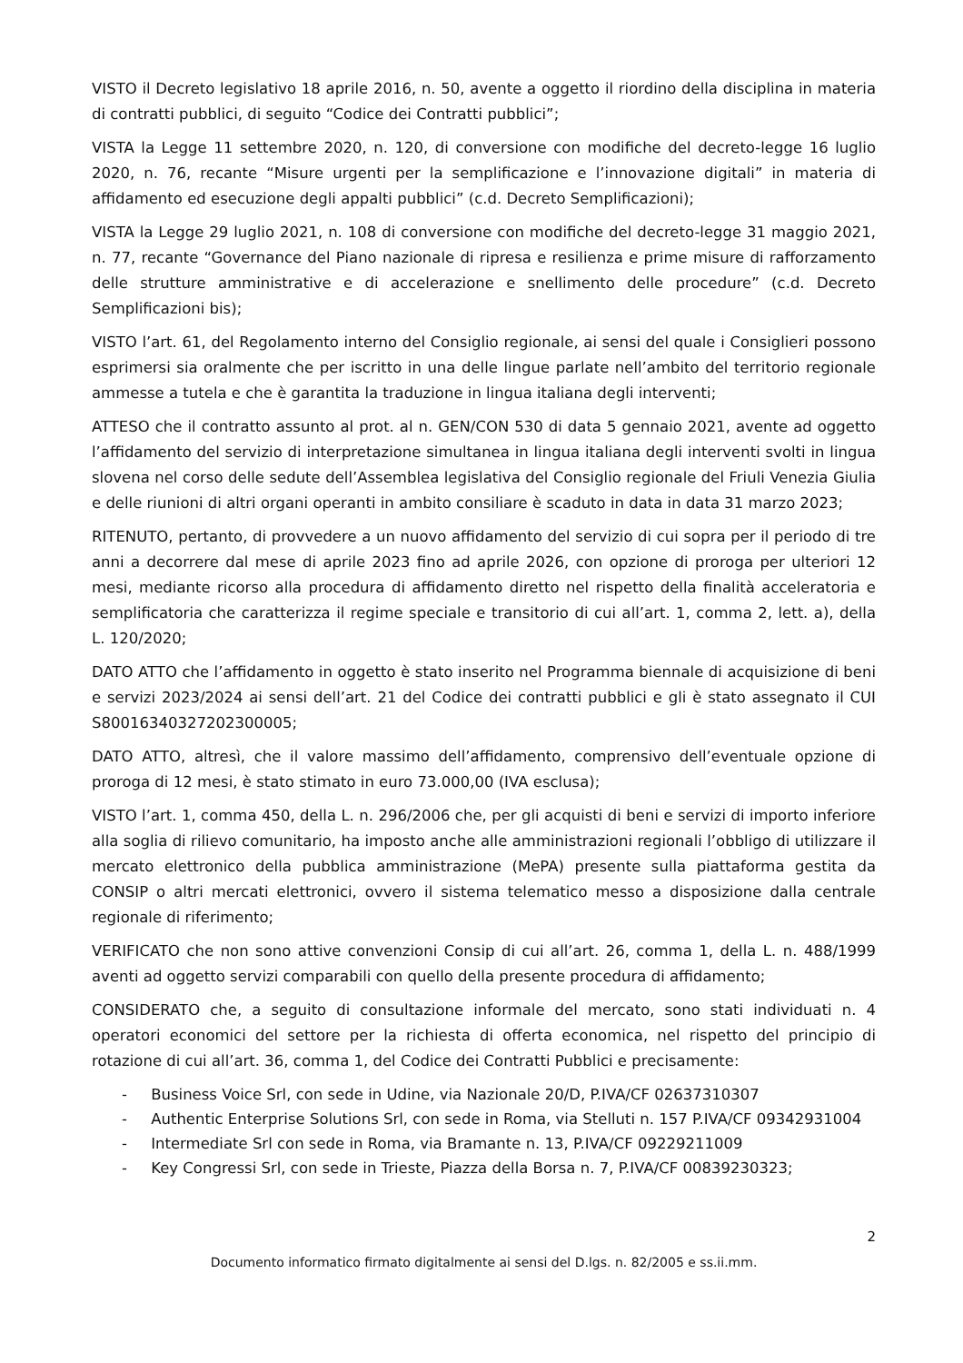VISTO il Decreto legislativo 18 aprile 2016, n. 50, avente a oggetto il riordino della disciplina in materia di contratti pubblici, di seguito “Codice dei Contratti pubblici”;
VISTA la Legge 11 settembre 2020, n. 120, di conversione con modifiche del decreto-legge 16 luglio 2020, n. 76, recante “Misure urgenti per la semplificazione e l’innovazione digitali” in materia di affidamento ed esecuzione degli appalti pubblici” (c.d. Decreto Semplificazioni);
VISTA la Legge 29 luglio 2021, n. 108 di conversione con modifiche del decreto-legge 31 maggio 2021, n. 77, recante “Governance del Piano nazionale di ripresa e resilienza e prime misure di rafforzamento delle strutture amministrative e di accelerazione e snellimento delle procedure” (c.d. Decreto Semplificazioni bis);
VISTO l’art. 61, del Regolamento interno del Consiglio regionale, ai sensi del quale i Consiglieri possono esprimersi sia oralmente che per iscritto in una delle lingue parlate nell’ambito del territorio regionale ammesse a tutela e che è garantita la traduzione in lingua italiana degli interventi;
ATTESO che il contratto assunto al prot. al n. GEN/CON 530 di data 5 gennaio 2021, avente ad oggetto l’affidamento del servizio di interpretazione simultanea in lingua italiana degli interventi svolti in lingua slovena nel corso delle sedute dell’Assemblea legislativa del Consiglio regionale del Friuli Venezia Giulia e delle riunioni di altri organi operanti in ambito consiliare è scaduto in data in data 31 marzo 2023;
RITENUTO, pertanto, di provvedere a un nuovo affidamento del servizio di cui sopra per il periodo di tre anni a decorrere dal mese di aprile 2023 fino ad aprile 2026, con opzione di proroga per ulteriori 12 mesi, mediante ricorso alla procedura di affidamento diretto nel rispetto della finalità acceleratoria e semplificatoria che caratterizza il regime speciale e transitorio di cui all’art. 1, comma 2, lett. a), della L. 120/2020;
DATO ATTO che l’affidamento in oggetto è stato inserito nel Programma biennale di acquisizione di beni e servizi 2023/2024 ai sensi dell’art. 21 del Codice dei contratti pubblici e gli è stato assegnato il CUI S80016340327202300005;
DATO ATTO, altresì, che il valore massimo dell’affidamento, comprensivo dell’eventuale opzione di proroga di 12 mesi, è stato stimato in euro 73.000,00 (IVA esclusa);
VISTO l’art. 1, comma 450, della L. n. 296/2006 che, per gli acquisti di beni e servizi di importo inferiore alla soglia di rilievo comunitario, ha imposto anche alle amministrazioni regionali l’obbligo di utilizzare il mercato elettronico della pubblica amministrazione (MePA) presente sulla piattaforma gestita da CONSIP o altri mercati elettronici, ovvero il sistema telematico messo a disposizione dalla centrale regionale di riferimento;
VERIFICATO che non sono attive convenzioni Consip di cui all’art. 26, comma 1, della L. n. 488/1999 aventi ad oggetto servizi comparabili con quello della presente procedura di affidamento;
CONSIDERATO che, a seguito di consultazione informale del mercato, sono stati individuati n. 4 operatori economici del settore per la richiesta di offerta economica, nel rispetto del principio di rotazione di cui all’art. 36, comma 1, del Codice dei Contratti Pubblici e precisamente:
- Business Voice Srl, con sede in Udine, via Nazionale 20/D, P.IVA/CF 02637310307
- Authentic Enterprise Solutions Srl, con sede in Roma, via Stelluti n. 157 P.IVA/CF 09342931004
- Intermediate Srl con sede in Roma, via Bramante n. 13, P.IVA/CF 09229211009
- Key Congressi Srl, con sede in Trieste, Piazza della Borsa n. 7, P.IVA/CF 00839230323;
2
Documento informatico firmato digitalmente ai sensi del D.lgs. n. 82/2005 e ss.ii.mm.